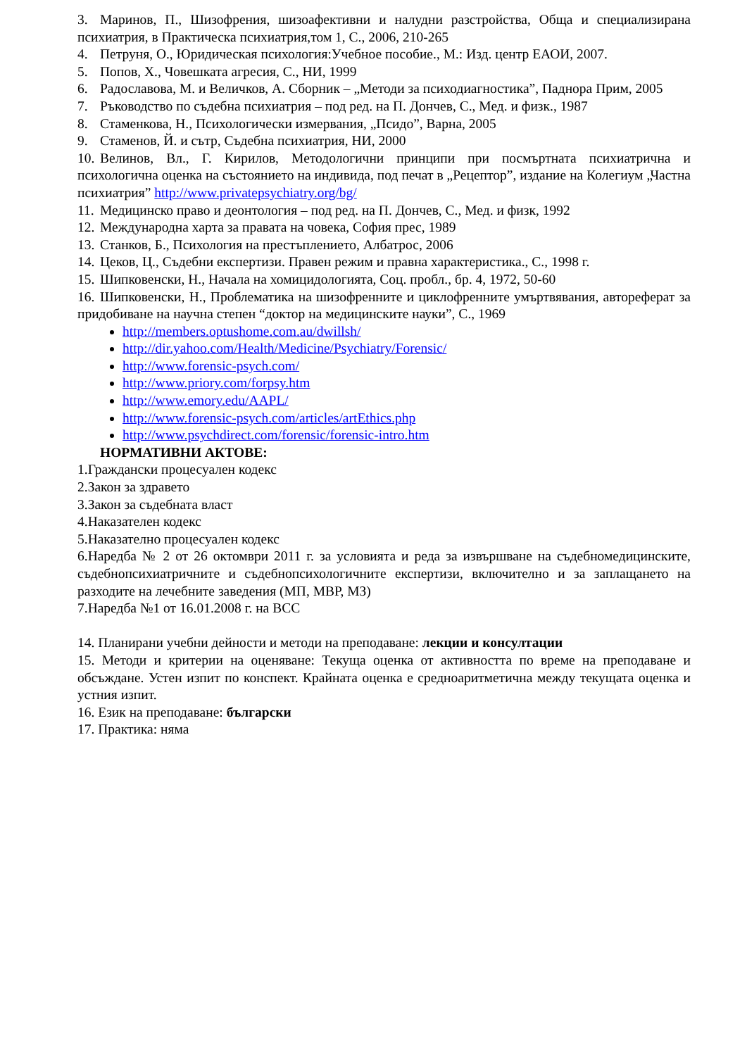3. Маринов, П., Шизофрения, шизоафективни и налудни разстройства, Обща и специализирана психиатрия, в Практическа психиатрия,том 1, С., 2006, 210-265
4. Петруня, О., Юридическая психология:Учебное пособие., М.: Изд. центр ЕАОИ, 2007.
5. Попов, Х., Човешката агресия, С., НИ, 1999
6. Радославова, М. и Величков, А. Сборник – „Методи за психодиагностика”, Паднора Прим, 2005
7. Ръководство по съдебна психиатрия – под ред. на П. Дончев, С., Мед. и физк., 1987
8. Стаменкова, Н., Психологически измервания, „Псидо”, Варна, 2005
9. Стаменов, Й. и сътр, Съдебна психиатрия, НИ, 2000
10. Велинов, Вл., Г. Кирилов, Методологични принципи при посмъртната психиатрична и психологична оценка на състоянието на индивида, под печат в „Рецептор”, издание на Колегиум „Частна психиатрия” http://www.privatepsychiatry.org/bg/
11. Медицинско право и деонтология – под ред. на П. Дончев, С., Мед. и физк, 1992
12. Международна харта за правата на човека, София прес, 1989
13. Станков, Б., Психология на престъплението, Албатрос, 2006
14. Цеков, Ц., Съдебни експертизи. Правен режим и правна характеристика., С., 1998 г.
15. Шипковенски, Н., Начала на хомицидологията, Соц. пробл., бр. 4, 1972, 50-60
16. Шипковенски, Н., Проблематика на шизофренните и циклофренните умъртвявания, автореферат за придобиване на научна степен “доктор на медицинските науки”, С., 1969
http://members.optushome.com.au/dwillsh/
http://dir.yahoo.com/Health/Medicine/Psychiatry/Forensic/
http://www.forensic-psych.com/
http://www.priory.com/forpsy.htm
http://www.emory.edu/AAPL/
http://www.forensic-psych.com/articles/artEthics.php
http://www.psychdirect.com/forensic/forensic-intro.htm
НОРМАТИВНИ АКТОВЕ:
1.Граждански процесуален кодекс
2.Закон за здравето
3.Закон за съдебната власт
4.Наказателен кодекс
5.Наказателно процесуален кодекс
6.Наредба № 2 от 26 октомври 2011 г. за условията и реда за извършване на съдебномедицинските, съдебнопсихиатричните и съдебнопсихологичните експертизи, включително и за заплащането на разходите на лечебните заведения (МП, МВР, МЗ)
7.Наредба №1 от 16.01.2008 г. на ВСС
14. Планирани учебни дейности и методи на преподаване: лекции и консултации
15. Методи и критерии на оценяване: Текуща оценка от активността по време на преподаване и обсъждане. Устен изпит по конспект. Крайната оценка е средноаритметична между текущата оценка и устния изпит.
16. Език на преподаване: български
17. Практика: няма